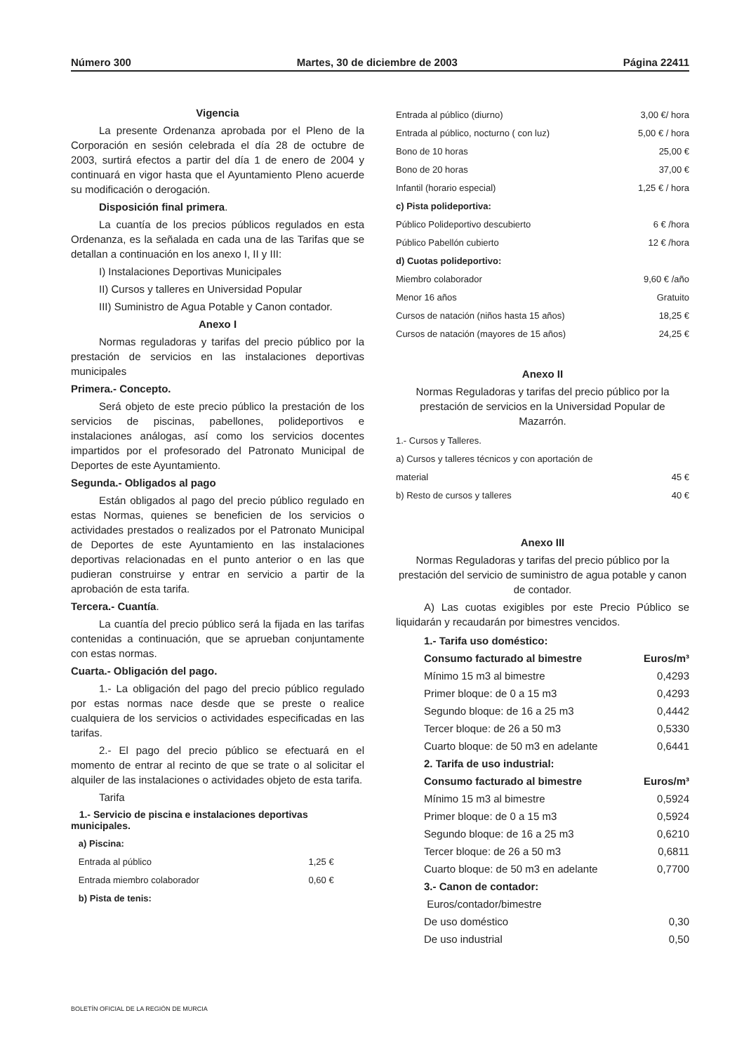Número 300 Martes, 30 de diciembre de 2003 Página 22411
Vigencia
La presente Ordenanza aprobada por el Pleno de la Corporación en sesión celebrada el día 28 de octubre de 2003, surtirá efectos a partir del día 1 de enero de 2004 y continuará en vigor hasta que el Ayuntamiento Pleno acuerde su modificación o derogación.
Disposición final primera.
La cuantía de los precios públicos regulados en esta Ordenanza, es la señalada en cada una de las Tarifas que se detallan a continuación en los anexo I, II y III:
I) Instalaciones Deportivas Municipales
II) Cursos y talleres en Universidad Popular
III) Suministro de Agua Potable y Canon contador.
Anexo I
Normas reguladoras y tarifas del precio público por la prestación de servicios en las instalaciones deportivas municipales
Primera.- Concepto.
Será objeto de este precio público la prestación de los servicios de piscinas, pabellones, polideportivos e instalaciones análogas, así como los servicios docentes impartidos por el profesorado del Patronato Municipal de Deportes de este Ayuntamiento.
Segunda.- Obligados al pago
Están obligados al pago del precio público regulado en estas Normas, quienes se beneficien de los servicios o actividades prestados o realizados por el Patronato Municipal de Deportes de este Ayuntamiento en las instalaciones deportivas relacionadas en el punto anterior o en las que pudieran construirse y entrar en servicio a partir de la aprobación de esta tarifa.
Tercera.- Cuantía.
La cuantía del precio público será la fijada en las tarifas contenidas a continuación, que se aprueban conjuntamente con estas normas.
Cuarta.- Obligación del pago.
1.- La obligación del pago del precio público regulado por estas normas nace desde que se preste o realice cualquiera de los servicios o actividades especificadas en las tarifas.
2.- El pago del precio público se efectuará en el momento de entrar al recinto de que se trate o al solicitar el alquiler de las instalaciones o actividades objeto de esta tarifa.
Tarifa
1.- Servicio de piscina e instalaciones deportivas municipales.
| a) Piscina: | |
| Entrada al público | 1,25 € |
| Entrada miembro colaborador | 0,60 € |
| b) Pista de tenis: | |
| Entrada al público (diurno) | 3,00 €/ hora |
| Entrada al público, nocturno ( con luz) | 5,00 € / hora |
| Bono de 10 horas | 25,00 € |
| Bono de 20 horas | 37,00 € |
| Infantil (horario especial) | 1,25 € / hora |
| c) Pista polideportiva: | |
| Público Polideportivo descubierto | 6 € /hora |
| Público Pabellón cubierto | 12 € /hora |
| d) Cuotas polideportivo: | |
| Miembro colaborador | 9,60 € /año |
| Menor 16 años | Gratuito |
| Cursos de natación (niños hasta 15 años) | 18,25 € |
| Cursos de natación (mayores de 15 años) | 24,25 € |
Anexo II
Normas Reguladoras y tarifas del precio público por la prestación de servicios en la Universidad Popular de Mazarrón.
| 1.- Cursos y Talleres. | |
| a) Cursos y talleres técnicos y con aportación de | |
| material | 45 € |
| b) Resto de cursos y talleres | 40 € |
Anexo III
Normas Reguladoras y tarifas del precio público por la prestación del servicio de suministro de agua potable y canon de contador.
A) Las cuotas exigibles por este Precio Público se liquidarán y recaudarán por bimestres vencidos.
| 1.- Tarifa uso doméstico: | |
| Consumo facturado al bimestre | Euros/m³ |
| Mínimo 15 m3 al bimestre | 0,4293 |
| Primer bloque: de 0 a 15 m3 | 0,4293 |
| Segundo bloque: de 16 a 25 m3 | 0,4442 |
| Tercer bloque: de 26 a 50 m3 | 0,5330 |
| Cuarto bloque: de 50 m3 en adelante | 0,6441 |
| 2. Tarifa de uso industrial: | |
| Consumo facturado al bimestre | Euros/m³ |
| Mínimo 15 m3 al bimestre | 0,5924 |
| Primer bloque: de 0 a 15 m3 | 0,5924 |
| Segundo bloque: de 16 a 25 m3 | 0,6210 |
| Tercer bloque: de 26 a 50 m3 | 0,6811 |
| Cuarto bloque: de 50 m3 en adelante | 0,7700 |
| 3.- Canon de contador: | |
| Euros/contador/bimestre | |
| De uso doméstico | 0,30 |
| De uso industrial | 0,50 |
BOLETÍN OFICIAL DE LA REGIÓN DE MURCIA